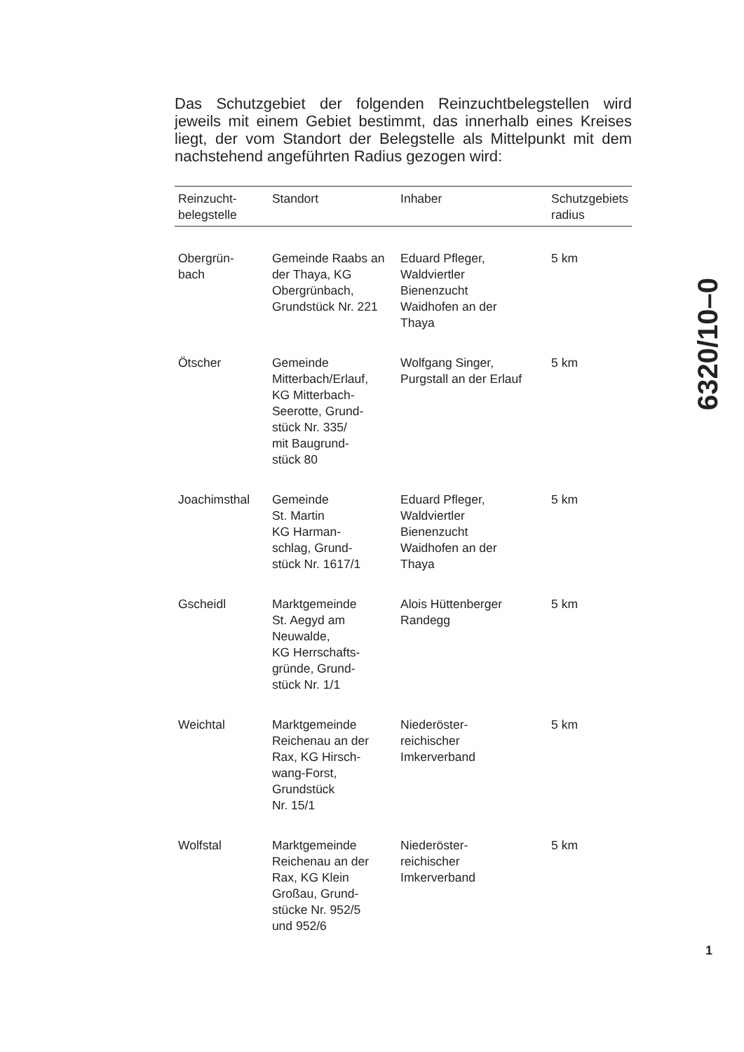Das Schutzgebiet der folgenden Reinzuchtbelegstellen wird jeweils mit einem Gebiet bestimmt, das innerhalb eines Kreises liegt, der vom Standort der Belegstelle als Mittelpunkt mit dem nachstehend angeführten Radius gezogen wird:
| Reinzucht- belegstelle | Standort | Inhaber | Schutzgebiets radius |
| --- | --- | --- | --- |
| Obergrün- bach | Gemeinde Raabs an der Thaya, KG Obergrünbach, Grundstück Nr. 221 | Eduard Pfleger, Waldviertler Bienenzucht Waidhofen an der Thaya | 5 km |
| Ötscher | Gemeinde Mitterbach/Erlauf, KG Mitterbach- Seerotte, Grund- stück Nr. 335/ mit Baugrund- stück 80 | Wolfgang Singer, Purgstall an der Erlauf | 5 km |
| Joachimsthal | Gemeinde St. Martin KG Harman- schlag, Grund- stück Nr. 1617/1 | Eduard Pfleger, Waldviertler Bienenzucht Waidhofen an der Thaya | 5 km |
| Gscheidl | Marktgemeinde St. Aegyd am Neuwalde, KG Herrschafts- gründe, Grund- stück Nr. 1/1 | Alois Hüttenberger Randegg | 5 km |
| Weichtal | Marktgemeinde Reichenau an der Rax, KG Hirsch- wang-Forst, Grundstück Nr. 15/1 | Niederöster- reichischer Imkerverband | 5 km |
| Wolfstal | Marktgemeinde Reichenau an der Rax, KG Klein Großau, Grund- stücke Nr. 952/5 und 952/6 | Niederöster- reichischer Imkerverband | 5 km |
6320/10–0
1